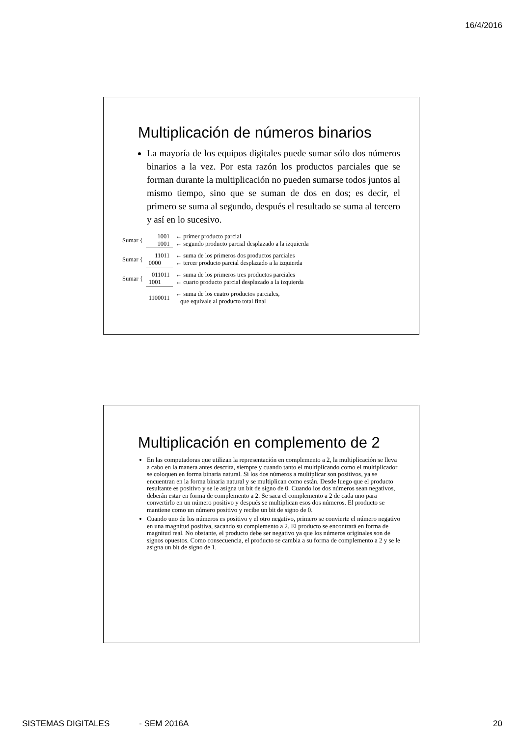16/4/2016
Multiplicación de números binarios
La mayoría de los equipos digitales puede sumar sólo dos números binarios a la vez. Por esta razón los productos parciales que se forman durante la multiplicación no pueden sumarse todos juntos al mismo tiempo, sino que se suman de dos en dos; es decir, el primero se suma al segundo, después el resultado se suma al tercero y así en lo sucesivo.
| Sumar { | 1001 | ← primer producto parcial |
| | 1001 | ← segundo producto parcial desplazado a la izquierda |
| Sumar { | 11011 | ← suma de los primeros dos productos parciales |
| | 0000 | ← tercer producto parcial desplazado a la izquierda |
| Sumar { | 011011 | ← suma de los primeros tres productos parciales |
| | 1001 | ← cuarto producto parcial desplazado a la izquierda |
| | 1100011 | ← suma de los cuatro productos parciales, que equivale al producto total final |
Multiplicación en complemento de 2
En las computadoras que utilizan la representación en complemento a 2, la multiplicación se lleva a cabo en la manera antes descrita, siempre y cuando tanto el multiplicando como el multiplicador se coloquen en forma binaria natural. Si los dos números a multiplicar son positivos, ya se encuentran en la forma binaria natural y se multiplican como están. Desde luego que el producto resultante es positivo y se le asigna un bit de signo de 0. Cuando los dos números sean negativos, deberán estar en forma de complemento a 2. Se saca el complemento a 2 de cada uno para convertirlo en un número positivo y después se multiplican esos dos números. El producto se mantiene como un número positivo y recibe un bit de signo de 0.
Cuando uno de los números es positivo y el otro negativo, primero se convierte el número negativo en una magnitud positiva, sacando su complemento a 2. El producto se encontrará en forma de magnitud real. No obstante, el producto debe ser negativo ya que los números originales son de signos opuestos. Como consecuencia, el producto se cambia a su forma de complemento a 2 y se le asigna un bit de signo de 1.
SISTEMAS DIGITALES - SEM 2016A 20